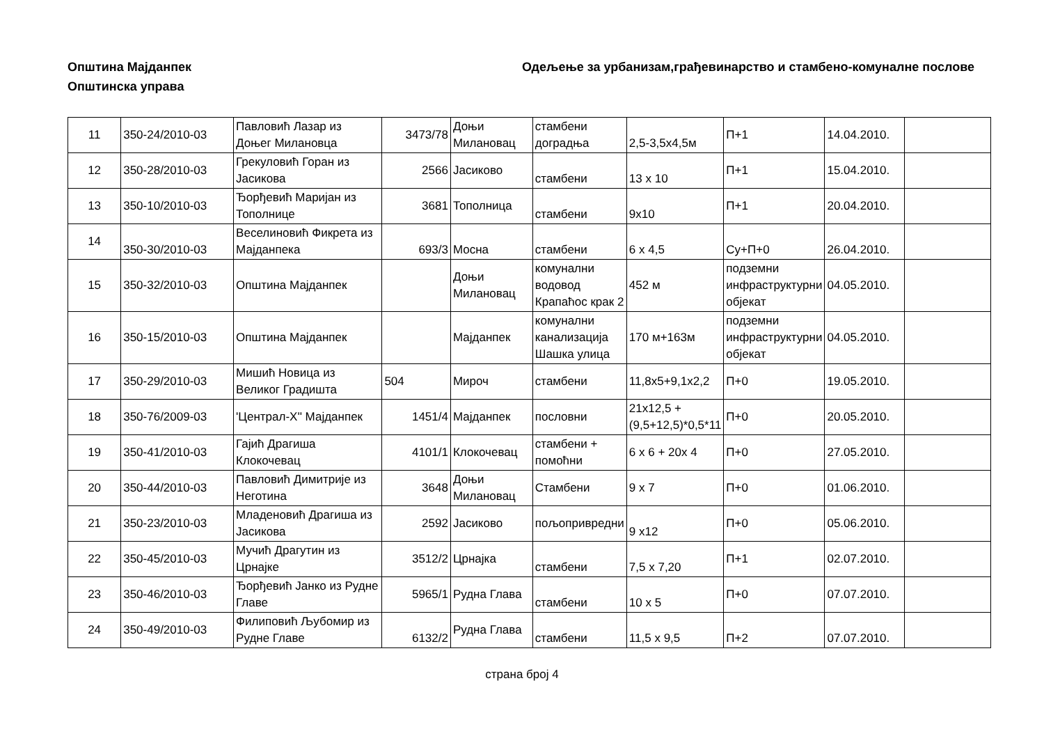Општина Мајданпек
Општинска управа
Одељење за урбанизам,грађевинарство и стамбено-комуналне послове
| 11 | 350-24/2010-03 | Павловић Лазар из Доњег Милановца | 3473/78 | Доњи Милановац | стамбени доградња | 2,5-3,5х4,5м | П+1 | 14.04.2010. | |
| 12 | 350-28/2010-03 | Грекуловић Горан из Јасикова | 2566 | Јасиково | стамбени | 13 х 10 | П+1 | 15.04.2010. | |
| 13 | 350-10/2010-03 | Ђорђевић Маријан из Тополнице | 3681 | Тополница | стамбени | 9х10 | П+1 | 20.04.2010. | |
| 14 | 350-30/2010-03 | Веселиновић Фикрета из Мајданпека | 693/3 | Мосна | стамбени | 6 х 4,5 | Су+П+0 | 26.04.2010. | |
| 15 | 350-32/2010-03 | Општина Мајданпек | | Доњи Милановац | комунални водовод Крапаћос крак 2 | 452 м | подземни инфраструктурни објекат | 04.05.2010. | |
| 16 | 350-15/2010-03 | Општина Мајданпек | | Мајданпек | комунални канализација Шашка улица | 170 м+163м | подземни инфраструктурни објекат | 04.05.2010. | |
| 17 | 350-29/2010-03 | Мишић Новица из Великог Градишта | 504 | Мироч | стамбени | 11,8х5+9,1х2,2 | П+0 | 19.05.2010. | |
| 18 | 350-76/2009-03 | 'Централ-Х'' Мајданпек | 1451/4 | Мајданпек | пословни | 21х12,5 +(9,5+12,5)*0,5*11 | П+0 | 20.05.2010. | |
| 19 | 350-41/2010-03 | Гајић Драгиша Клокочевац | 4101/1 | Клокочевац | стамбени + помоћни | 6 х 6 + 20х 4 | П+0 | 27.05.2010. | |
| 20 | 350-44/2010-03 | Павловић Димитрије из Неготина | 3648 | Доњи Милановац | Стамбени | 9 х 7 | П+0 | 01.06.2010. | |
| 21 | 350-23/2010-03 | Младеновић Драгиша из Јасикова | 2592 | Јасиково | пољопривредни | 9 х12 | П+0 | 05.06.2010. | |
| 22 | 350-45/2010-03 | Мучић Драгутин из Црнајке | 3512/2 | Црнајка | стамбени | 7,5 х 7,20 | П+1 | 02.07.2010. | |
| 23 | 350-46/2010-03 | Ђорђевић Јанко из Рудне Главе | 5965/1 | Рудна Глава | стамбени | 10 х 5 | П+0 | 07.07.2010. | |
| 24 | 350-49/2010-03 | Филиповић Љубомир из Рудне Главе | 6132/2 | Рудна Глава | стамбени | 11,5 х 9,5 | П+2 | 07.07.2010. | |
страна број 4